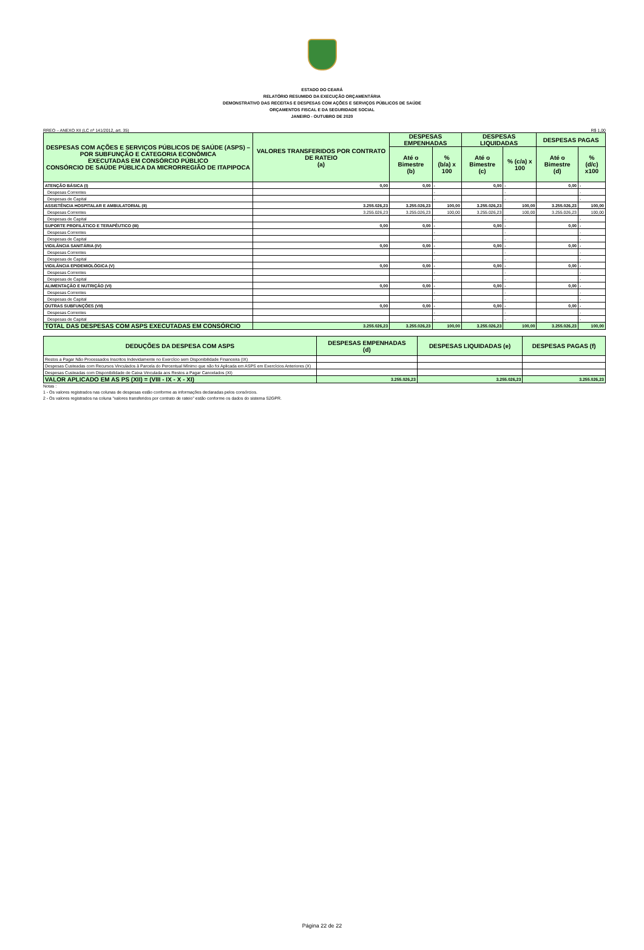ESTADO DO CEARÁ
RELATÓRIO RESUMIDO DA EXECUÇÃO ORÇAMENTÁRIA
DEMONSTRATIVO DAS RECEITAS E DESPESAS COM AÇÕES E SERVIÇOS PÚBLICOS DE SAÚDE
ORÇAMENTOS FISCAL E DA SEGURIDADE SOCIAL
JANEIRO - OUTUBRO DE 2020
RREO – ANEXO XII (LC nº 141/2012, art. 35) R$ 1,00
| DESPESAS COM AÇÕES E SERVIÇOS PÚBLICOS DE SAÚDE (ASPS) – POR SUBFUNÇÃO E CATEGORIA ECONÔMICA EXECUTADAS EM CONSÓRCIO PÚBLICO CONSÓRCIO DE SAÚDE PÚBLICA DA MICRORREGIÃO DE ITAPIPOCA | VALORES TRANSFERIDOS POR CONTRATO DE RATEIO (a) | DESPESAS EMPENHADAS | | DESPESAS LIQUIDADAS | | DESPESAS PAGAS | |
| --- | --- | --- | --- | --- | --- | --- | --- |
| | | Até o Bimestre (b) | % (b/a) x 100 | Até o Bimestre (c) | % (c/a) x 100 | Até o Bimestre (d) | % (d/c) x100 |
| ATENÇÃO BÁSICA (I) | 0,00 | 0,00 | - | 0,00 | - | 0,00 | - |
| Despesas Correntes | | | - | | - | | - |
| Despesas de Capital | | | - | | - | | - |
| ASSISTÊNCIA HOSPITALAR E AMBULATORIAL (II) | 3.255.026,23 | 3.255.026,23 | 100,00 | 3.255.026,23 | 100,00 | 3.255.026,23 | 100,00 |
| Despesas Correntes | 3.255.026,23 | 3.255.026,23 | 100,00 | 3.255.026,23 | 100,00 | 3.255.026,23 | 100,00 |
| Despesas de Capital | | | - | | - | | - |
| SUPORTE PROFILÁTICO E TERAPÊUTICO (III) | 0,00 | 0,00 | - | 0,00 | - | 0,00 | - |
| Despesas Correntes | | | - | | - | | - |
| Despesas de Capital | | | - | | - | | - |
| VIGILÂNCIA SANITÁRIA (IV) | 0,00 | 0,00 | - | 0,00 | - | 0,00 | - |
| Despesas Correntes | | | - | | - | | - |
| Despesas de Capital | | | - | | - | | - |
| VIGILÂNCIA EPIDEMIOLÓGICA (V) | 0,00 | 0,00 | - | 0,00 | - | 0,00 | - |
| Despesas Correntes | | | - | | - | | - |
| Despesas de Capital | | | - | | - | | - |
| ALIMENTAÇÃO E NUTRIÇÃO (VI) | 0,00 | 0,00 | - | 0,00 | - | 0,00 | - |
| Despesas Correntes | | | - | | - | | - |
| Despesas de Capital | | | - | | - | | - |
| OUTRAS SUBFUNÇÕES (VII) | 0,00 | 0,00 | - | 0,00 | - | 0,00 | - |
| Despesas Correntes | | | - | | - | | - |
| Despesas de Capital | | | - | | - | | - |
| TOTAL DAS DESPESAS COM ASPS EXECUTADAS EM CONSÓRCIO | 3.255.026,23 | 3.255.026,23 | 100,00 | 3.255.026,23 | 100,00 | 3.255.026,23 | 100,00 |
| DEDUÇÕES DA DESPESA COM ASPS | DESPESAS EMPENHADAS (d) | DESPESAS LIQUIDADAS (e) | DESPESAS PAGAS (f) |
| --- | --- | --- | --- |
| Restos a Pagar Não Processados Inscritos Indevidamente no Exercício sem Disponibilidade Financeira (IX) | | | |
| Despesas Custeadas com Recursos Vinculados à Parcela do Percentual Mínimo que não foi Aplicada em ASPS em Exercícios Anteriores (X) | | | |
| Despesas Custeadas com Disponibilidade de Caixa Vinculada aos Restos a Pagar Cancelados (XI) | | | |
| VALOR APLICADO EM AS PS (XII) = (VIII - IX - X - XI) | 3.255.026,23 | 3.255.026,23 | 3.255.026,23 |
Notas :
1 - Os valores registrados nas colunas de despesas estão conforme as informações declaradas pelos consórcios.
2 - Os valores registrados na coluna "valores transferidos por contrato de rateio" estão conforme os dados do sistema S2GPR.
Página 22 de 22